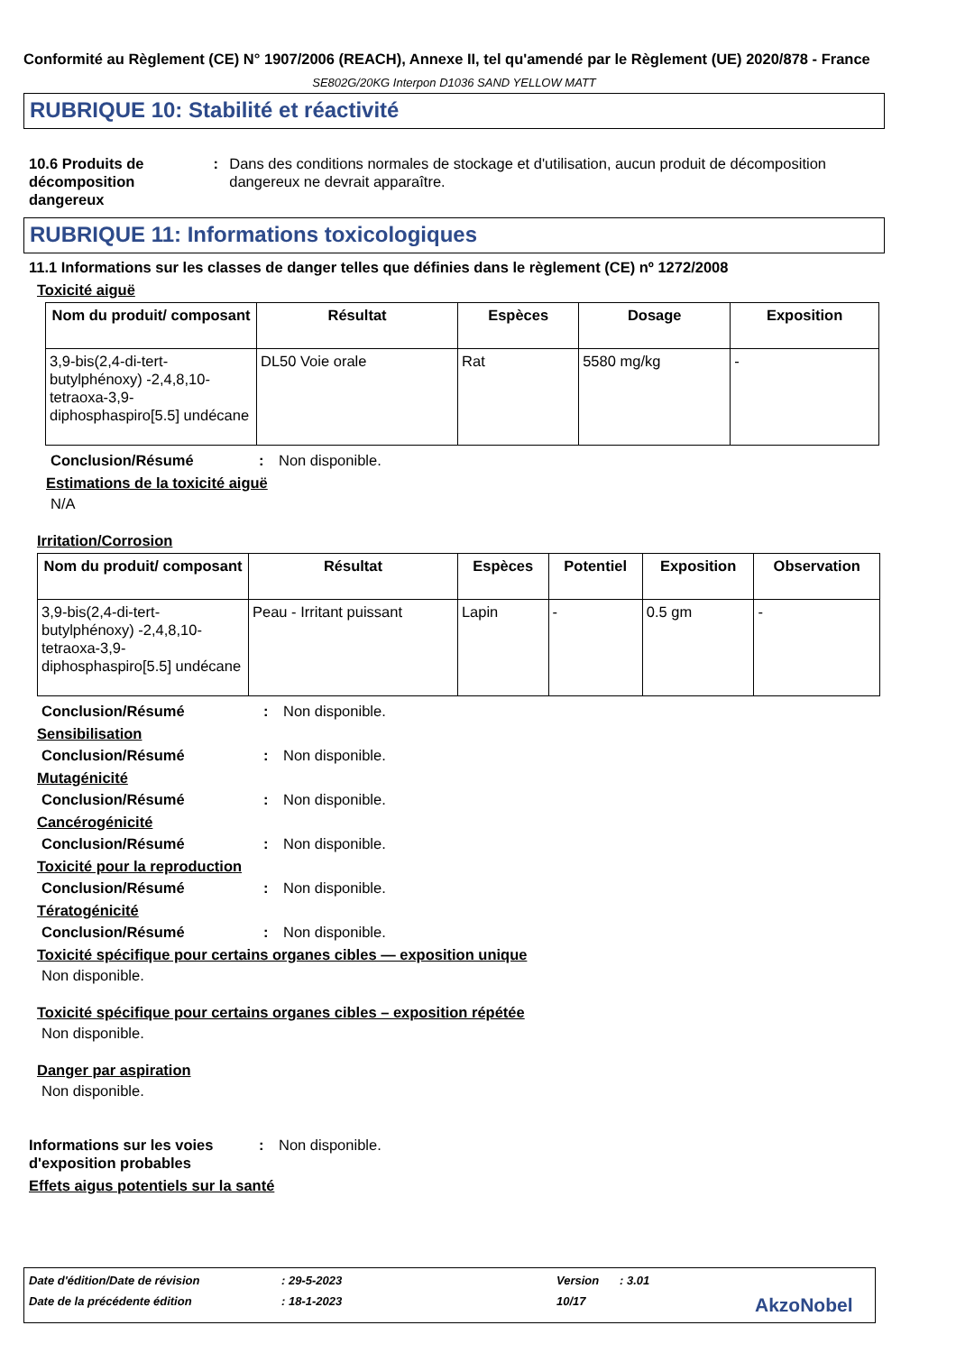Conformité au Règlement (CE) N° 1907/2006 (REACH), Annexe II, tel qu'amendé par le Règlement (UE) 2020/878 - France
SE802G/20KG Interpon D1036 SAND YELLOW MATT
RUBRIQUE 10: Stabilité et réactivité
10.6 Produits de décomposition dangereux
: Dans des conditions normales de stockage et d'utilisation, aucun produit de décomposition dangereux ne devrait apparaître.
RUBRIQUE 11: Informations toxicologiques
11.1 Informations sur les classes de danger telles que définies dans le règlement (CE) nº 1272/2008
Toxicité aiguë
| Nom du produit/ composant | Résultat | Espèces | Dosage | Exposition |
| --- | --- | --- | --- | --- |
| 3,9-bis(2,4-di-tert-butylphénoxy) -2,4,8,10-tetraoxa-3,9-diphosphaspiro[5.5] undécane | DL50 Voie orale | Rat | 5580 mg/kg | - |
Conclusion/Résumé : Non disponible.
Estimations de la toxicité aiguë
N/A
Irritation/Corrosion
| Nom du produit/ composant | Résultat | Espèces | Potentiel | Exposition | Observation |
| --- | --- | --- | --- | --- | --- |
| 3,9-bis(2,4-di-tert-butylphénoxy) -2,4,8,10-tetraoxa-3,9-diphosphaspiro[5.5] undécane | Peau - Irritant puissant | Lapin | - | 0.5 gm | - |
Conclusion/Résumé : Non disponible.
Sensibilisation
Conclusion/Résumé : Non disponible.
Mutagénicité
Conclusion/Résumé : Non disponible.
Cancérogénicité
Conclusion/Résumé : Non disponible.
Toxicité pour la reproduction
Conclusion/Résumé : Non disponible.
Tératogénicité
Conclusion/Résumé : Non disponible.
Toxicité spécifique pour certains organes cibles — exposition unique
Non disponible.
Toxicité spécifique pour certains organes cibles – exposition répétée
Non disponible.
Danger par aspiration
Non disponible.
Informations sur les voies d'exposition probables
: Non disponible.
Effets aigus potentiels sur la santé
Date d'édition/Date de révision: 29-5-2023 Version: 3.01
Date de la précédente édition: 18-1-2023 10/17 AkzoNobel